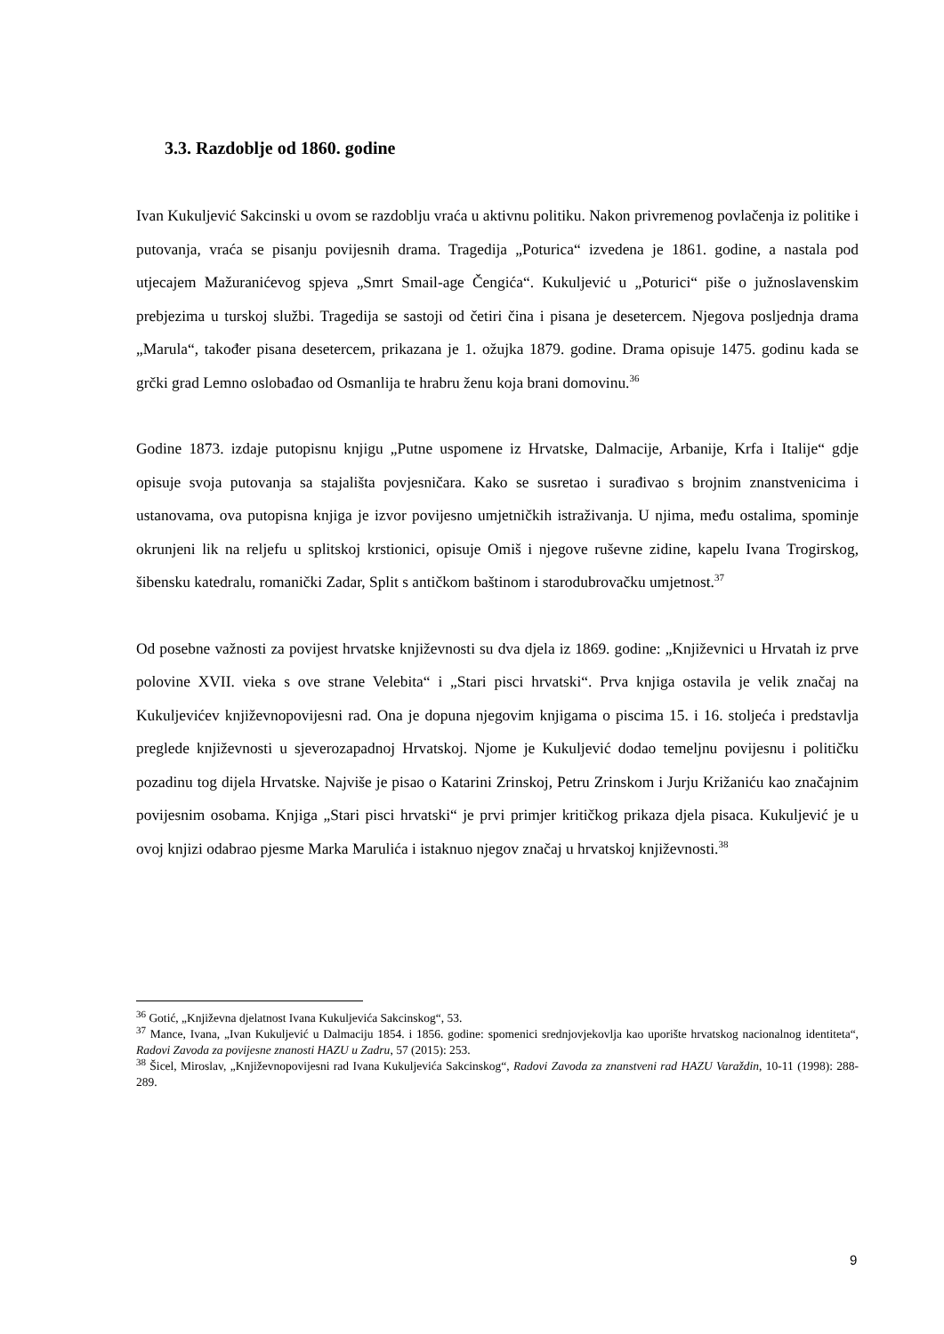3.3. Razdoblje od 1860. godine
Ivan Kukuljević Sakcinski u ovom se razdoblju vraća u aktivnu politiku. Nakon privremenog povlačenja iz politike i putovanja, vraća se pisanju povijesnih drama. Tragedija „Poturica“ izvedena je 1861. godine, a nastala pod utjecajem Mažuranićevog spjeva „Smrt Smail-age Čengića“. Kukuljević u „Poturici“ piše o južnoslavenskim prebjezima u turskoj službi. Tragedija se sastoji od četiri čina i pisana je desetercem. Njegova posljednja drama „Marula“, također pisana desetercem, prikazana je 1. ožujka 1879. godine. Drama opisuje 1475. godinu kada se grčki grad Lemno oslobađao od Osmanlija te hrabru ženu koja brani domovinu.<sup>36</sup>
Godine 1873. izdaje putopisnu knjigu „Putne uspomene iz Hrvatske, Dalmacije, Arbanije, Krfa i Italije“ gdje opisuje svoja putovanja sa stajališta povjesničara. Kako se susretao i surađivao s brojnim znanstvenicima i ustanovama, ova putopisna knjiga je izvor povijesno umjetničkih istraživanja. U njima, među ostalima, spominje okrunjeni lik na reljefu u splitskoj krstionici, opisuje Omiš i njegove ruševne zidine, kapelu Ivana Trogirskog, šibensku katedralu, romanički Zadar, Split s antičkom baštinom i starodubrovačku umjetnost.<sup>37</sup>
Od posebne važnosti za povijest hrvatske književnosti su dva djela iz 1869. godine: „Književnici u Hrvatah iz prve polovine XVII. vieka s ove strane Velebita“ i „Stari pisci hrvatski“. Prva knjiga ostavila je velik značaj na Kukuljevićev književnopovijesni rad. Ona je dopuna njegovim knjigama o piscima 15. i 16. stoljeća i predstavlja preglede književnosti u sjeverozapadnoj Hrvatskoj. Njome je Kukuljević dodao temeljnu povijesnu i političku pozadinu tog dijela Hrvatske. Najviše je pisao o Katarini Zrinskoj, Petru Zrinskom i Jurju Križaniću kao značajnim povijesnim osobama. Knjiga „Stari pisci hrvatski“ je prvi primjer kritičkog prikaza djela pisaca. Kukuljević je u ovoj knjizi odabrao pjesme Marka Marulića i istaknuo njegov značaj u hrvatskoj književnosti.<sup>38</sup>
<sup>36</sup> Gotić, „Književna djelatnost Ivana Kukuljevića Sakcinskog“, 53.
<sup>37</sup> Mance, Ivana, „Ivan Kukuljević u Dalmaciju 1854. i 1856. godine: spomenici srednjovjekovlja kao uporište hrvatskog nacionalnog identiteta“, Radovi Zavoda za povijesne znanosti HAZU u Zadru, 57 (2015): 253.
<sup>38</sup> Šicel, Miroslav, „Književnopovijesni rad Ivana Kukuljevića Sakcinskog“, Radovi Zavoda za znanstveni rad HAZU Varaždin, 10-11 (1998): 288-289.
9